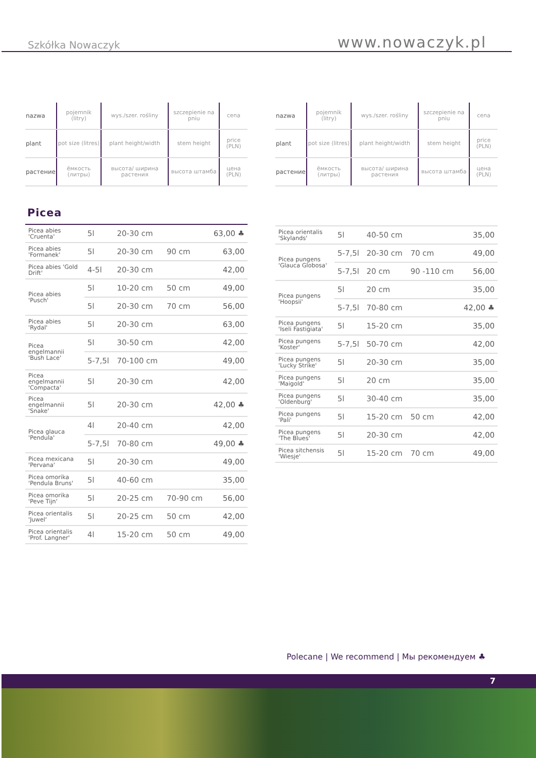Szkółka Nowaczyk www.nowaczyk.pl
| nazwa | pojemnik (litry) | wys./szer. rośliny | szczepienie na pniu | cena |
| plant | pot size (litres) | plant height/width | stem height | price (PLN) |
| растение | ёмкость (литры) | высота/ ширина растения | высота штамба | цена (PLN) |
Picea
| Picea abies 'Cruenta' | 5l | 20-30 cm | | 63,00 ♣ |
| Picea abies 'Formanek' | 5l | 20-30 cm | 90 cm | 63,00 |
| Picea abies 'Gold Drift' | 4-5l | 20-30 cm | | 42,00 |
| Picea abies 'Pusch' | 5l | 10-20 cm | 50 cm | 49,00 |
| | 5l | 20-30 cm | 70 cm | 56,00 |
| Picea abies 'Rydal' | 5l | 20-30 cm | | 63,00 |
| Picea engelmannii 'Bush Lace' | 5l | 30-50 cm | | 42,00 |
| | 5-7,5l | 70-100 cm | | 49,00 |
| Picea engelmannii 'Compacta' | 5l | 20-30 cm | | 42,00 |
| Picea engelmannii 'Snake' | 5l | 20-30 cm | | 42,00 ♣ |
| Picea glauca 'Pendula' | 4l | 20-40 cm | | 42,00 |
| | 5-7,5l | 70-80 cm | | 49,00 ♣ |
| Picea mexicana 'Pervana' | 5l | 20-30 cm | | 49,00 |
| Picea omorika 'Pendula Bruns' | 5l | 40-60 cm | | 35,00 |
| Picea omorika 'Peve Tijn' | 5l | 20-25 cm | 70-90 cm | 56,00 |
| Picea orientalis 'Juwel' | 5l | 20-25 cm | 50 cm | 42,00 |
| Picea orientalis 'Prof. Langner' | 4l | 15-20 cm | 50 cm | 49,00 |
| nazwa | pojemnik (litry) | wys./szer. rośliny | szczepienie na pniu | cena |
| plant | pot size (litres) | plant height/width | stem height | price (PLN) |
| растение | ёмкость (литры) | высота/ ширина растения | высота штамба | цена (PLN) |
| Picea orientalis 'Skylands' | 5l | 40-50 cm | | 35,00 |
| Picea pungens 'Glauca Globosa' | 5-7,5l | 20-30 cm | 70 cm | 49,00 |
| | 5-7,5l | 20 cm | 90 -110 cm | 56,00 |
| Picea pungens 'Hoopsii' | 5l | 20 cm | | 35,00 |
| | 5-7,5l | 70-80 cm | | 42,00 ♣ |
| Picea pungens 'Iseli Fastigiata' | 5l | 15-20 cm | | 35,00 |
| Picea pungens 'Koster' | 5-7,5l | 50-70 cm | | 42,00 |
| Picea pungens 'Lucky Strike' | 5l | 20-30 cm | | 35,00 |
| Picea pungens 'Maigold' | 5l | 20 cm | | 35,00 |
| Picea pungens 'Oldenburg' | 5l | 30-40 cm | | 35,00 |
| Picea pungens 'Pali' | 5l | 15-20 cm | 50 cm | 42,00 |
| Picea pungens 'The Blues' | 5l | 20-30 cm | | 42,00 |
| Picea sitchensis 'Wiesje' | 5l | 15-20 cm | 70 cm | 49,00 |
Polecane | We recommend | Мы рекомендуем ♣
7